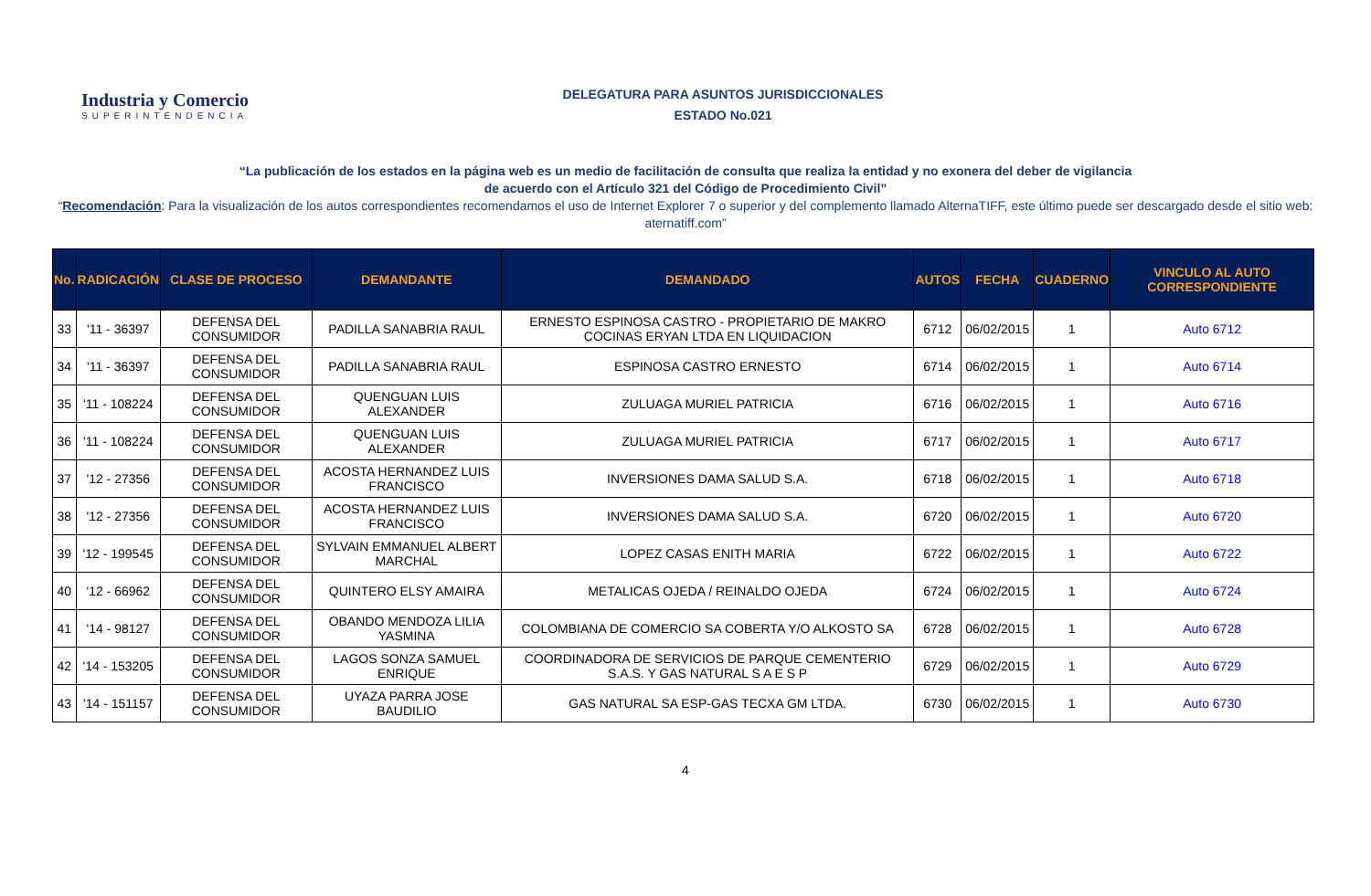Industria y Comercio
SUPERINTENDENCIA
DELEGATURA PARA ASUNTOS JURISDICCIONALES
ESTADO No.021
“La publicación de los estados en la página web es un medio de facilitación de consulta que realiza la entidad y no exonera del deber de vigilancia
de acuerdo con el Artículo 321 del Código de Procedimiento Civil”
“Recomendación: Para la visualización de los autos correspondientes recomendamos el uso de Internet Explorer 7 o superior y del complemento llamado AlternaTIFF, este último puede ser descargado desde el sitio web: aternatiff.com”
| No. | RADICACIÓN | CLASE DE PROCESO | DEMANDANTE | DEMANDADO | AUTOS | FECHA | CUADERNO | VINCULO AL AUTO CORRESPONDIENTE |
| --- | --- | --- | --- | --- | --- | --- | --- | --- |
| 33 | '11 - 36397 | DEFENSA DEL CONSUMIDOR | PADILLA SANABRIA RAUL | ERNESTO ESPINOSA CASTRO - PROPIETARIO DE MAKRO COCINAS ERYAN LTDA EN LIQUIDACION | 6712 | 06/02/2015 | 1 | Auto 6712 |
| 34 | '11 - 36397 | DEFENSA DEL CONSUMIDOR | PADILLA SANABRIA RAUL | ESPINOSA CASTRO ERNESTO | 6714 | 06/02/2015 | 1 | Auto 6714 |
| 35 | '11 - 108224 | DEFENSA DEL CONSUMIDOR | QUENGUAN LUIS ALEXANDER | ZULUAGA MURIEL PATRICIA | 6716 | 06/02/2015 | 1 | Auto 6716 |
| 36 | '11 - 108224 | DEFENSA DEL CONSUMIDOR | QUENGUAN LUIS ALEXANDER | ZULUAGA MURIEL PATRICIA | 6717 | 06/02/2015 | 1 | Auto 6717 |
| 37 | '12 - 27356 | DEFENSA DEL CONSUMIDOR | ACOSTA HERNANDEZ LUIS FRANCISCO | INVERSIONES DAMA SALUD S.A. | 6718 | 06/02/2015 | 1 | Auto 6718 |
| 38 | '12 - 27356 | DEFENSA DEL CONSUMIDOR | ACOSTA HERNANDEZ LUIS FRANCISCO | INVERSIONES DAMA SALUD S.A. | 6720 | 06/02/2015 | 1 | Auto 6720 |
| 39 | '12 - 199545 | DEFENSA DEL CONSUMIDOR | SYLVAIN EMMANUEL ALBERT MARCHAL | LOPEZ CASAS ENITH MARIA | 6722 | 06/02/2015 | 1 | Auto 6722 |
| 40 | '12 - 66962 | DEFENSA DEL CONSUMIDOR | QUINTERO ELSY AMAIRA | METALICAS OJEDA / REINALDO OJEDA | 6724 | 06/02/2015 | 1 | Auto 6724 |
| 41 | '14 - 98127 | DEFENSA DEL CONSUMIDOR | OBANDO MENDOZA LILIA YASMINA | COLOMBIANA DE COMERCIO SA COBERTA Y/O ALKOSTO SA | 6728 | 06/02/2015 | 1 | Auto 6728 |
| 42 | '14 - 153205 | DEFENSA DEL CONSUMIDOR | LAGOS SONZA SAMUEL ENRIQUE | COORDINADORA DE SERVICIOS DE PARQUE CEMENTERIO S.A.S. Y GAS NATURAL S A E S P | 6729 | 06/02/2015 | 1 | Auto 6729 |
| 43 | '14 - 151157 | DEFENSA DEL CONSUMIDOR | UYAZA PARRA JOSE BAUDILIO | GAS NATURAL SA ESP-GAS TECXA GM LTDA. | 6730 | 06/02/2015 | 1 | Auto 6730 |
4